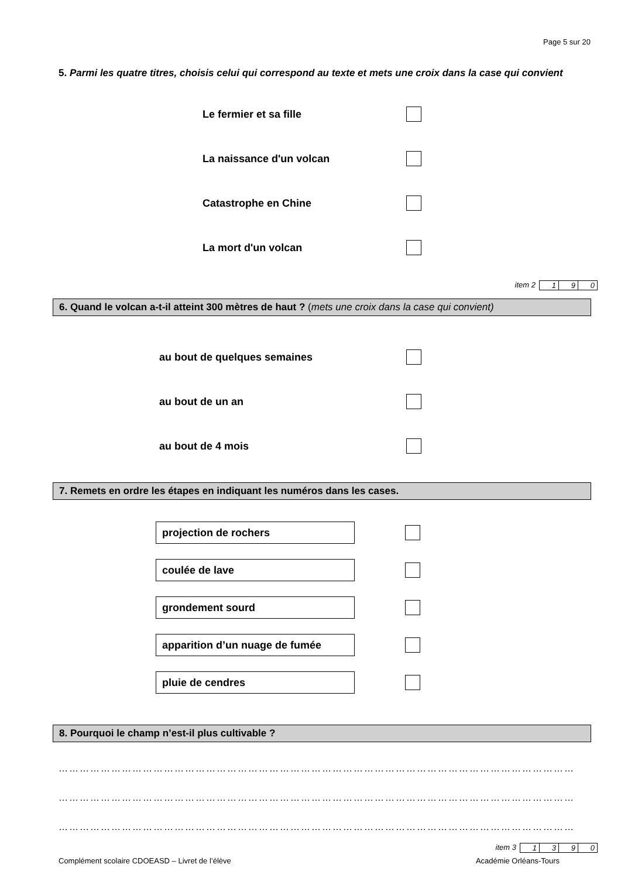Page 5 sur 20
5. Parmi les quatre titres, choisis celui qui correspond au texte et mets une croix dans la case qui convient
Le fermier et sa fille
La naissance d'un volcan
Catastrophe en Chine
La mort d'un volcan
item 2
| 1 | 9 | 0 |
6. Quand le volcan a-t-il atteint 300 mètres de haut ? (mets une croix dans la case qui convient)
au bout de quelques semaines
au bout de un an
au bout de 4 mois
7. Remets en ordre les étapes en indiquant les numéros dans les cases.
projection de rochers
coulée de lave
grondement sourd
apparition d’un nuage de fumée
pluie de cendres
8. Pourquoi le champ n’est-il plus cultivable ?
…………………………………………………………………………………………………………………………………
…………………………………………………………………………………………………………………………………
…………………………………………………………………………………………………………………………………
item 3
| 1 | 3 | 9 | 0 |
Complément scolaire CDOEASD – Livret de l’élève Académie Orléans-Tours